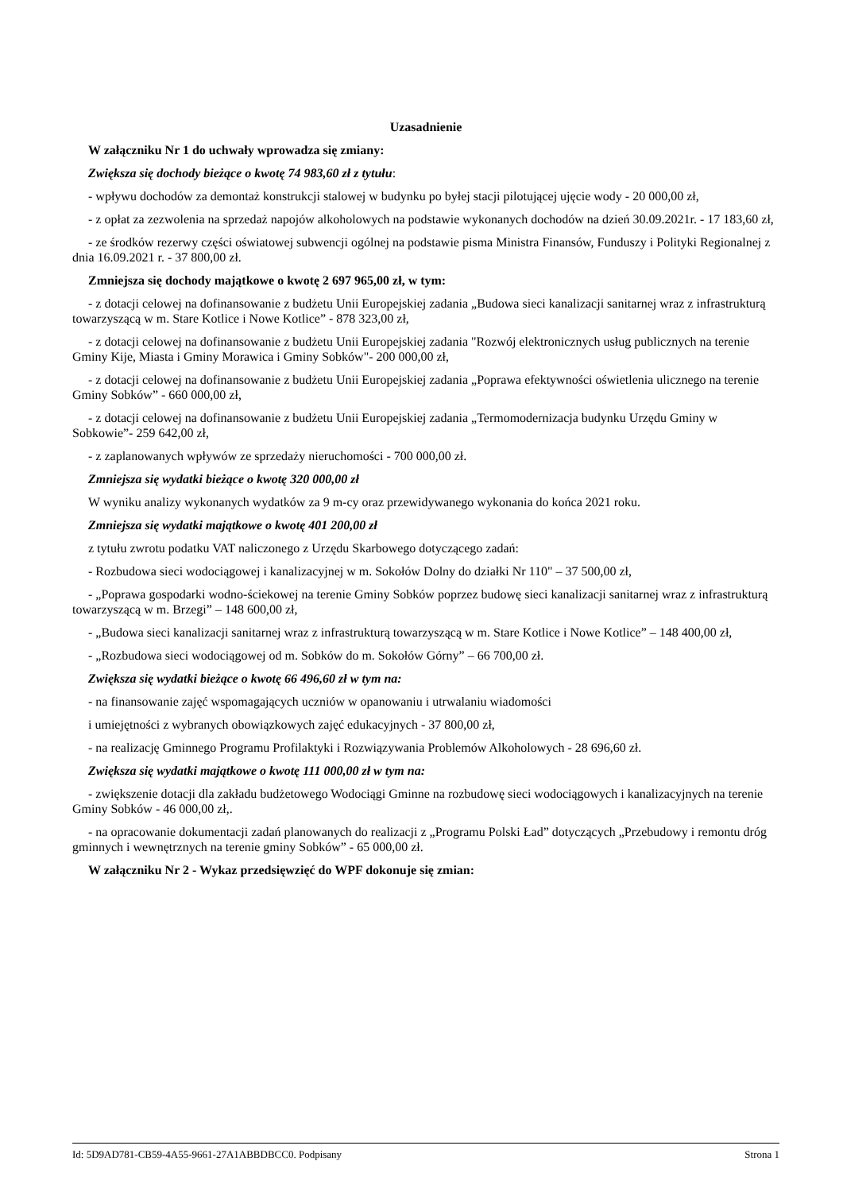Uzasadnienie
W załączniku Nr 1 do uchwały wprowadza się zmiany:
Zwiększa się dochody bieżące o kwotę 74 983,60 zł z tytułu:
- wpływu dochodów za demontaż konstrukcji stalowej w budynku po byłej stacji pilotującej ujęcie wody - 20 000,00 zł,
- z opłat za zezwolenia na sprzedaż napojów alkoholowych na podstawie wykonanych dochodów na dzień 30.09.2021r. - 17 183,60 zł,
- ze środków rezerwy części oświatowej subwencji ogólnej na podstawie pisma Ministra Finansów, Funduszy i Polityki Regionalnej z dnia 16.09.2021 r. - 37 800,00 zł.
Zmniejsza się dochody majątkowe o kwotę 2 697 965,00 zł, w tym:
- z dotacji celowej na dofinansowanie z budżetu Unii Europejskiej zadania „Budowa sieci kanalizacji sanitarnej wraz z infrastrukturą towarzyszącą w m. Stare Kotlice i Nowe Kotlice” - 878 323,00 zł,
- z dotacji celowej na dofinansowanie z budżetu Unii Europejskiej zadania "Rozwój elektronicznych usług publicznych na terenie Gminy Kije, Miasta i Gminy Morawica i Gminy Sobków"- 200 000,00 zł,
- z dotacji celowej na dofinansowanie z budżetu Unii Europejskiej zadania „Poprawa efektywności oświetlenia ulicznego na terenie Gminy Sobków” - 660 000,00 zł,
- z dotacji celowej na dofinansowanie z budżetu Unii Europejskiej zadania „Termomodernizacja budynku Urzędu Gminy w Sobkowie”- 259 642,00 zł,
- z zaplanowanych wpływów ze sprzedaży nieruchomości - 700 000,00 zł.
Zmniejsza się wydatki bieżące o kwotę 320 000,00 zł
W wyniku analizy wykonanych wydatków za 9 m-cy oraz przewidywanego wykonania do końca 2021 roku.
Zmniejsza się wydatki majątkowe o kwotę 401 200,00 zł
z tytułu zwrotu podatku VAT naliczonego z Urzędu Skarbowego dotyczącego zadań:
- Rozbudowa sieci wodociągowej i kanalizacyjnej w m. Sokołów Dolny do działki Nr 110" – 37 500,00 zł,
- „Poprawa gospodarki wodno-ściekowej na terenie Gminy Sobków poprzez budowę sieci kanalizacji sanitarnej wraz z infrastrukturą towarzyszącą w m. Brzegi” – 148 600,00 zł,
- „Budowa sieci kanalizacji sanitarnej wraz z infrastrukturą towarzyszącą w m. Stare Kotlice i Nowe Kotlice” – 148 400,00 zł,
- „Rozbudowa sieci wodociągowej od m. Sobków do m. Sokołów Górny” – 66 700,00 zł.
Zwiększa się wydatki bieżące o kwotę 66 496,60 zł w tym na:
- na finansowanie zajęć wspomagających uczniów w opanowaniu i utrwalaniu wiadomości
i umiejętności z wybranych obowiązkowych zajęć edukacyjnych - 37 800,00 zł,
- na realizację Gminnego Programu Profilaktyki i Rozwiązywania Problemów Alkoholowych - 28 696,60 zł.
Zwiększa się wydatki majątkowe o kwotę 111 000,00 zł w tym na:
- zwiększenie dotacji dla zakładu budżetowego Wodociągi Gminne na rozbudowę sieci wodociągowych i kanalizacyjnych na terenie Gminy Sobków - 46 000,00 zł,.
- na opracowanie dokumentacji zadań planowanych do realizacji z „Programu Polski Ład” dotyczących „Przebudowy i remontu dróg gminnych i wewnętrznych na terenie gminy Sobków” - 65 000,00 zł.
W załączniku Nr 2 - Wykaz przedsięwzięć do WPF dokonuje się zmian:
Id: 5D9AD781-CB59-4A55-9661-27A1ABBDBCC0. Podpisany Strona 1